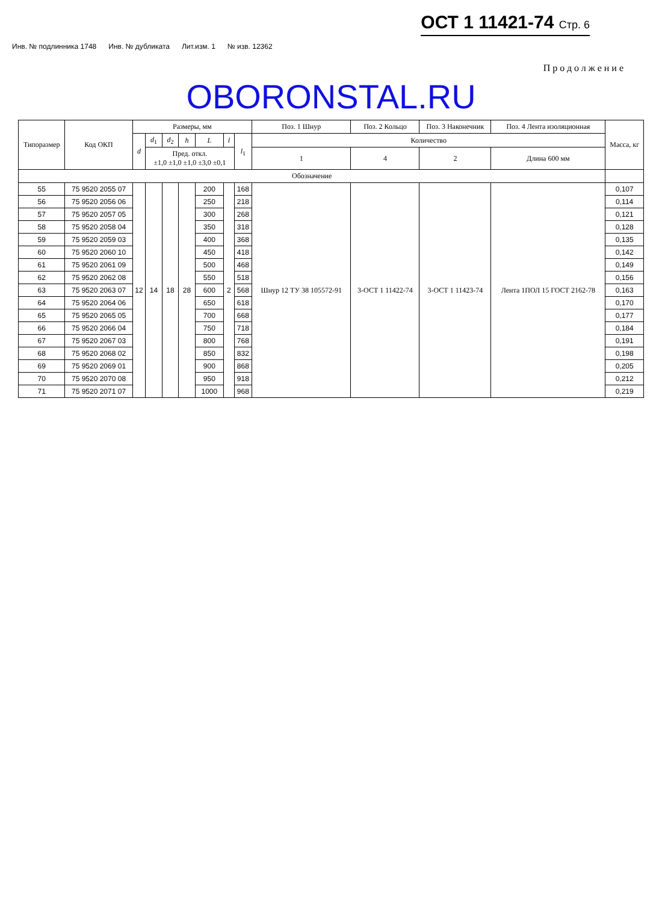ОСТ 1 11421-74 Стр. 6
Инв. № подлинника 1748 Инв. № дубликата Лит.изм. 1 № изв. 12362
Продолжение
OBORONSTAL.RU
| Типоразмер | Код ОКП | Размеры, мм | | | | | | | Поз. 1 Шнур | Поз. 2 Кольцо | Поз. 3 Наконечник | Поз. 4 Лента изоляционная | Масса, кг |
| --- | --- | --- | --- | --- | --- | --- | --- | --- | --- | --- | --- | --- | --- |
| | | d | d<sub>1</sub> | d<sub>2</sub> | h | L | l | l<sub>1</sub> | Количество | | | | |
| | | | Пред. откл. ±1,0 ±1,0 ±1,0 ±3,0 ±0,1 | | | | | | 1 | 4 | 2 | Длина 600 мм | |
| Обозначение | | | | | | | | | | | | | |
| 55 | 75 9520 2055 07 | 12 | 14 | 18 | 28 | 200 | 2 | 168 | Шнур 12 ТУ 38 105572-91 | 3-ОСТ 1 11422-74 | 3-ОСТ 1 11423-74 | Лента 1ПОЛ 15 ГОСТ 2162-78 | 0,107 |
| 56 | 75 9520 2056 06 | | | | | 250 | | 218 | | | | | 0,114 |
| 57 | 75 9520 2057 05 | | | | | 300 | | 268 | | | | | 0,121 |
| 58 | 75 9520 2058 04 | | | | | 350 | | 318 | | | | | 0,128 |
| 59 | 75 9520 2059 03 | | | | | 400 | | 368 | | | | | 0,135 |
| 60 | 75 9520 2060 10 | | | | | 450 | | 418 | | | | | 0,142 |
| 61 | 75 9520 2061 09 | | | | | 500 | | 468 | | | | | 0,149 |
| 62 | 75 9520 2062 08 | | | | | 550 | | 518 | | | | | 0,156 |
| 63 | 75 9520 2063 07 | | | | | 600 | | 568 | | | | | 0,163 |
| 64 | 75 9520 2064 06 | | | | | 650 | | 618 | | | | | 0,170 |
| 65 | 75 9520 2065 05 | | | | | 700 | | 668 | | | | | 0,177 |
| 66 | 75 9520 2066 04 | | | | | 750 | | 718 | | | | | 0,184 |
| 67 | 75 9520 2067 03 | | | | | 800 | | 768 | | | | | 0,191 |
| 68 | 75 9520 2068 02 | | | | | 850 | | 832 | | | | | 0,198 |
| 69 | 75 9520 2069 01 | | | | | 900 | | 868 | | | | | 0,205 |
| 70 | 75 9520 2070 08 | | | | | 950 | | 918 | | | | | 0,212 |
| 71 | 75 9520 2071 07 | | | | | 1000 | | 968 | | | | | 0,219 |